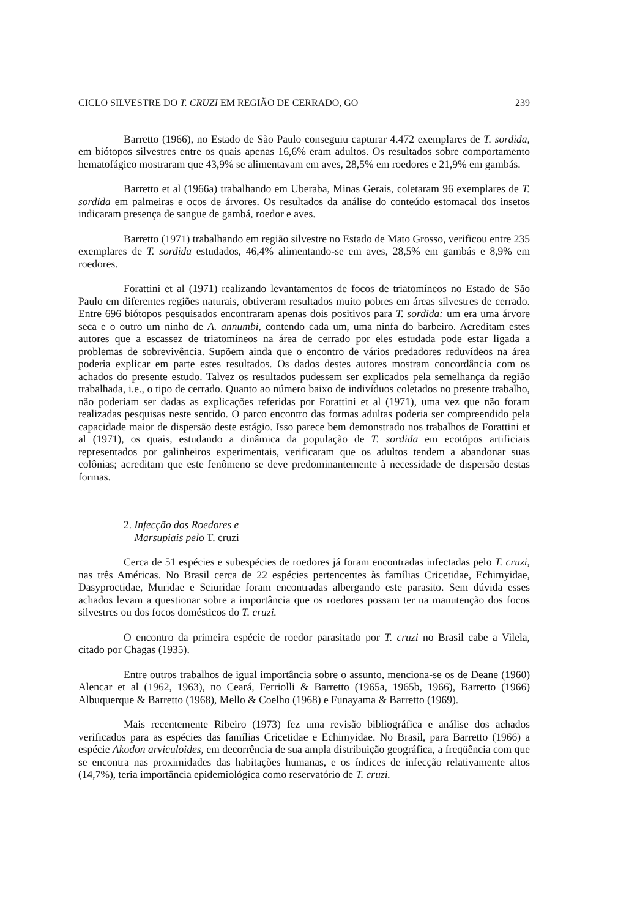CICLO SILVESTRE DO T. CRUZI EM REGIÃO DE CERRADO, GO 239
Barretto (1966), no Estado de São Paulo conseguiu capturar 4.472 exemplares de T. sordida, em biótopos silvestres entre os quais apenas 16,6% eram adultos. Os resultados sobre comportamento hematofágico mostraram que 43,9% se alimentavam em aves, 28,5% em roedores e 21,9% em gambás.
Barretto et al (1966a) trabalhando em Uberaba, Minas Gerais, coletaram 96 exemplares de T. sordida em palmeiras e ocos de árvores. Os resultados da análise do conteúdo estomacal dos insetos indicaram presença de sangue de gambá, roedor e aves.
Barretto (1971) trabalhando em região silvestre no Estado de Mato Grosso, verificou entre 235 exemplares de T. sordida estudados, 46,4% alimentando-se em aves, 28,5% em gambás e 8,9% em roedores.
Forattini et al (1971) realizando levantamentos de focos de triatomíneos no Estado de São Paulo em diferentes regiões naturais, obtiveram resultados muito pobres em áreas silvestres de cerrado. Entre 696 biótopos pesquisados encontraram apenas dois positivos para T. sordida: um era uma árvore seca e o outro um ninho de A. annumbi, contendo cada um, uma ninfa do barbeiro. Acreditam estes autores que a escassez de triatomíneos na área de cerrado por eles estudada pode estar ligada a problemas de sobrevivência. Supõem ainda que o encontro de vários predadores reduvídeos na área poderia explicar em parte estes resultados. Os dados destes autores mostram concordância com os achados do presente estudo. Talvez os resultados pudessem ser explicados pela semelhança da região trabalhada, i.e., o tipo de cerrado. Quanto ao número baixo de indivíduos coletados no presente trabalho, não poderiam ser dadas as explicações referidas por Forattini et al (1971), uma vez que não foram realizadas pesquisas neste sentido. O parco encontro das formas adultas poderia ser compreendido pela capacidade maior de dispersão deste estágio. Isso parece bem demonstrado nos trabalhos de Forattini et al (1971), os quais, estudando a dinâmica da população de T. sordida em ecotópos artificiais representados por galinheiros experimentais, verificaram que os adultos tendem a abandonar suas colônias; acreditam que este fenômeno se deve predominantemente à necessidade de dispersão destas formas.
2. Infecção dos Roedores e
Marsupiais pelo T. cruzi
Cerca de 51 espécies e subespécies de roedores já foram encontradas infectadas pelo T. cruzi, nas três Américas. No Brasil cerca de 22 espécies pertencentes às famílias Cricetidae, Echimyidae, Dasyproctidae, Muridae e Sciuridae foram encontradas albergando este parasito. Sem dúvida esses achados levam a questionar sobre a importância que os roedores possam ter na manutenção dos focos silvestres ou dos focos domésticos do T. cruzi.
O encontro da primeira espécie de roedor parasitado por T. cruzi no Brasil cabe a Vilela, citado por Chagas (1935).
Entre outros trabalhos de igual importância sobre o assunto, menciona-se os de Deane (1960) Alencar et al (1962, 1963), no Ceará, Ferriolli & Barretto (1965a, 1965b, 1966), Barretto (1966) Albuquerque & Barretto (1968), Mello & Coelho (1968) e Funayama & Barretto (1969).
Mais recentemente Ribeiro (1973) fez uma revisão bibliográfica e análise dos achados verificados para as espécies das famílias Cricetidae e Echimyidae. No Brasil, para Barretto (1966) a espécie Akodon arviculoides, em decorrência de sua ampla distribuição geográfica, a freqüência com que se encontra nas proximidades das habitações humanas, e os índices de infecção relativamente altos (14,7%), teria importância epidemiológica como reservatório de T. cruzi.